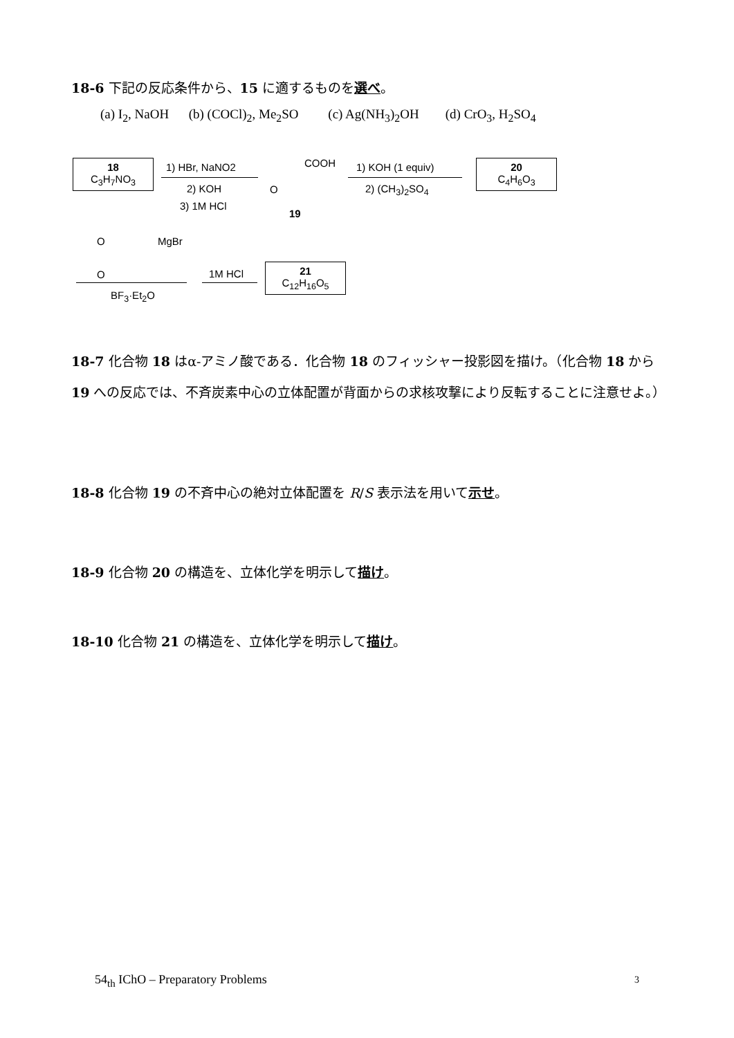18-6 下記の反応条件から、15 に適するものを選べ。
(a) I<sub>2</sub>, NaOH (b) (COCl)<sub>2</sub>, Me<sub>2</sub>SO (c) Ag(NH<sub>3</sub>)<sub>2</sub>OH (d) CrO<sub>3</sub>, H<sub>2</sub>SO<sub>4</sub>
18
C<sub>3</sub>H<sub>7</sub>NO<sub>3</sub>
1) HBr, NaNO2
2) KOH
3) 1M HCl
COOH
O
19
1) KOH (1 equiv)
2) (CH<sub>3</sub>)<sub>2</sub>SO<sub>4</sub>
20
C<sub>4</sub>H<sub>6</sub>O<sub>3</sub>
O MgBr
O
BF<sub>3</sub>·Et<sub>2</sub>O
1M HCl
21
C<sub>12</sub>H<sub>16</sub>O<sub>5</sub>
18-7 化合物 18 はα-アミノ酸である．化合物 18 のフィッシャー投影図を描け。（化合物 18 から 19 への反応では、不斉炭素中心の立体配置が背面からの求核攻撃により反転することに注意せよ。）
18-8 化合物 19 の不斉中心の絶対立体配置を R/S 表示法を用いて示せ。
18-9 化合物 20 の構造を、立体化学を明示して描け。
18-10 化合物 21 の構造を、立体化学を明示して描け。
54<sub>th</sub> IChO – Preparatory Problems
3